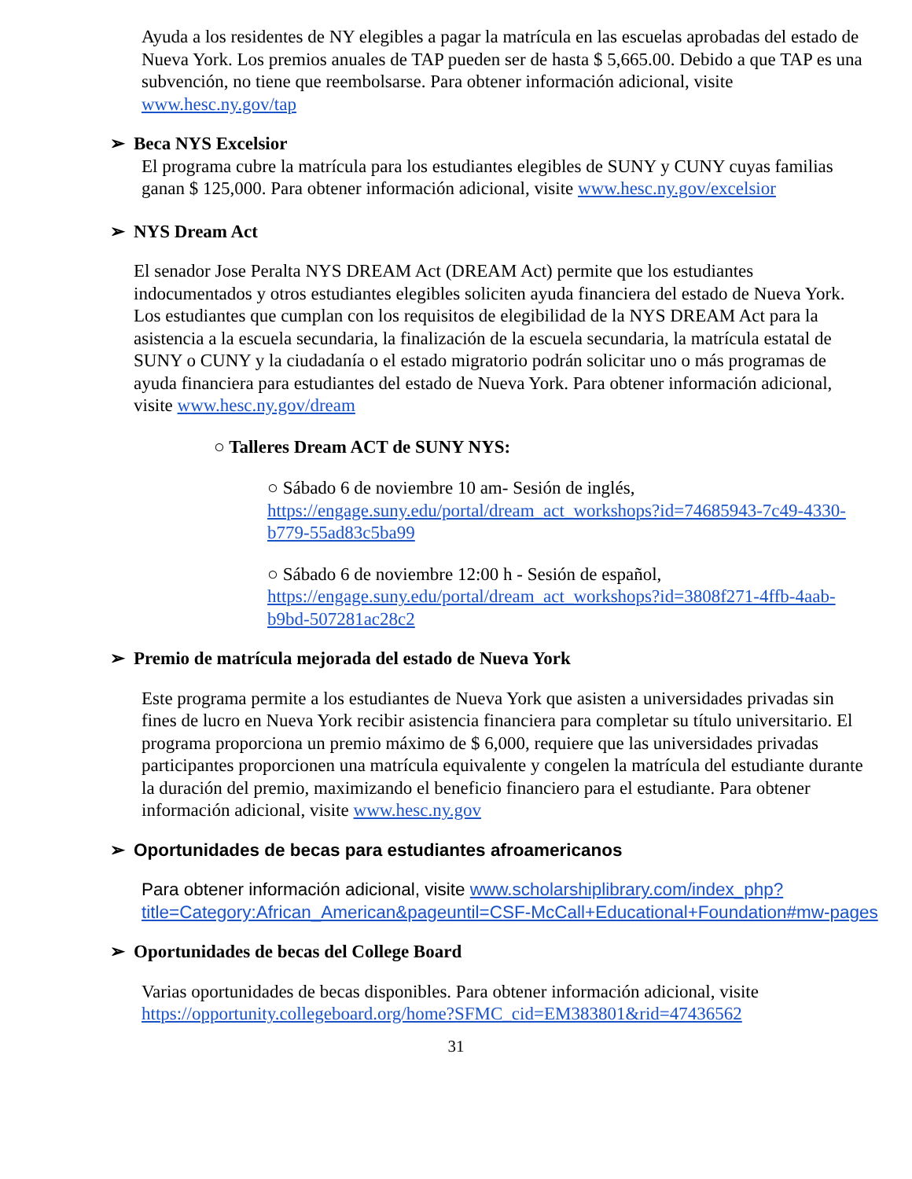Ayuda a los residentes de NY elegibles a pagar la matrícula en las escuelas aprobadas del estado de Nueva York. Los premios anuales de TAP pueden ser de hasta $ 5,665.00. Debido a que TAP es una subvención, no tiene que reembolsarse. Para obtener información adicional, visite www.hesc.ny.gov/tap
➢ Beca NYS Excelsior
El programa cubre la matrícula para los estudiantes elegibles de SUNY y CUNY cuyas familias ganan $ 125,000. Para obtener información adicional, visite www.hesc.ny.gov/excelsior
➢ NYS Dream Act
El senador Jose Peralta NYS DREAM Act (DREAM Act) permite que los estudiantes indocumentados y otros estudiantes elegibles soliciten ayuda financiera del estado de Nueva York. Los estudiantes que cumplan con los requisitos de elegibilidad de la NYS DREAM Act para la asistencia a la escuela secundaria, la finalización de la escuela secundaria, la matrícula estatal de SUNY o CUNY y la ciudadanía o el estado migratorio podrán solicitar uno o más programas de ayuda financiera para estudiantes del estado de Nueva York. Para obtener información adicional, visite www.hesc.ny.gov/dream
○ Talleres Dream ACT de SUNY NYS:
○ Sábado 6 de noviembre 10 am- Sesión de inglés, https://engage.suny.edu/portal/dream_act_workshops?id=74685943-7c49-4330-b779-55ad83c5ba99
○ Sábado 6 de noviembre 12:00 h - Sesión de español, https://engage.suny.edu/portal/dream_act_workshops?id=3808f271-4ffb-4aab-b9bd-507281ac28c2
➢ Premio de matrícula mejorada del estado de Nueva York
Este programa permite a los estudiantes de Nueva York que asisten a universidades privadas sin fines de lucro en Nueva York recibir asistencia financiera para completar su título universitario. El programa proporciona un premio máximo de $ 6,000, requiere que las universidades privadas participantes proporcionen una matrícula equivalente y congelen la matrícula del estudiante durante la duración del premio, maximizando el beneficio financiero para el estudiante. Para obtener información adicional, visite www.hesc.ny.gov
➢ Oportunidades de becas para estudiantes afroamericanos
Para obtener información adicional, visite www.scholarshiplibrary.com/index_php?title=Category:African_American&pageuntil=CSF-McCall+Educational+Foundation#mw-pages
➢ Oportunidades de becas del College Board
Varias oportunidades de becas disponibles. Para obtener información adicional, visite https://opportunity.collegeboard.org/home?SFMC_cid=EM383801&rid=47436562
31